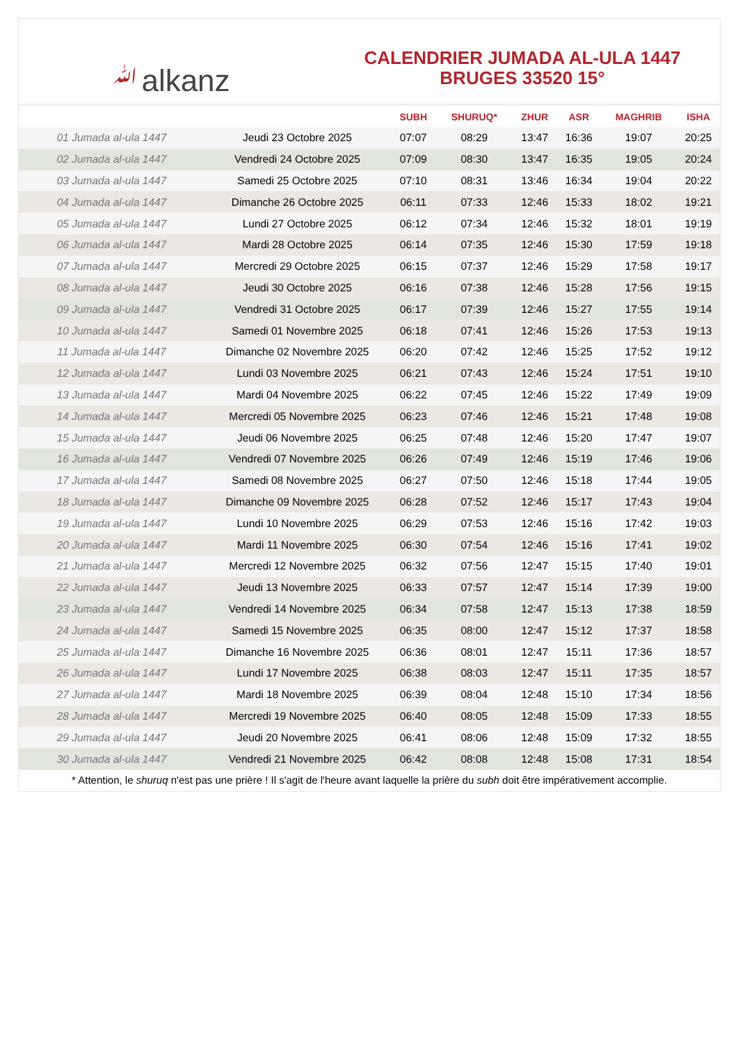ﷲalkanz
CALENDRIER JUMADA AL-ULA 1447
BRUGES 33520 15°
| | | SUBH | SHURUQ* | ZHUR | ASR | MAGHRIB | ISHA |
| --- | --- | --- | --- | --- | --- | --- | --- |
| 01 Jumada al-ula 1447 | Jeudi 23 Octobre 2025 | 07:07 | 08:29 | 13:47 | 16:36 | 19:07 | 20:25 |
| 02 Jumada al-ula 1447 | Vendredi 24 Octobre 2025 | 07:09 | 08:30 | 13:47 | 16:35 | 19:05 | 20:24 |
| 03 Jumada al-ula 1447 | Samedi 25 Octobre 2025 | 07:10 | 08:31 | 13:46 | 16:34 | 19:04 | 20:22 |
| 04 Jumada al-ula 1447 | Dimanche 26 Octobre 2025 | 06:11 | 07:33 | 12:46 | 15:33 | 18:02 | 19:21 |
| 05 Jumada al-ula 1447 | Lundi 27 Octobre 2025 | 06:12 | 07:34 | 12:46 | 15:32 | 18:01 | 19:19 |
| 06 Jumada al-ula 1447 | Mardi 28 Octobre 2025 | 06:14 | 07:35 | 12:46 | 15:30 | 17:59 | 19:18 |
| 07 Jumada al-ula 1447 | Mercredi 29 Octobre 2025 | 06:15 | 07:37 | 12:46 | 15:29 | 17:58 | 19:17 |
| 08 Jumada al-ula 1447 | Jeudi 30 Octobre 2025 | 06:16 | 07:38 | 12:46 | 15:28 | 17:56 | 19:15 |
| 09 Jumada al-ula 1447 | Vendredi 31 Octobre 2025 | 06:17 | 07:39 | 12:46 | 15:27 | 17:55 | 19:14 |
| 10 Jumada al-ula 1447 | Samedi 01 Novembre 2025 | 06:18 | 07:41 | 12:46 | 15:26 | 17:53 | 19:13 |
| 11 Jumada al-ula 1447 | Dimanche 02 Novembre 2025 | 06:20 | 07:42 | 12:46 | 15:25 | 17:52 | 19:12 |
| 12 Jumada al-ula 1447 | Lundi 03 Novembre 2025 | 06:21 | 07:43 | 12:46 | 15:24 | 17:51 | 19:10 |
| 13 Jumada al-ula 1447 | Mardi 04 Novembre 2025 | 06:22 | 07:45 | 12:46 | 15:22 | 17:49 | 19:09 |
| 14 Jumada al-ula 1447 | Mercredi 05 Novembre 2025 | 06:23 | 07:46 | 12:46 | 15:21 | 17:48 | 19:08 |
| 15 Jumada al-ula 1447 | Jeudi 06 Novembre 2025 | 06:25 | 07:48 | 12:46 | 15:20 | 17:47 | 19:07 |
| 16 Jumada al-ula 1447 | Vendredi 07 Novembre 2025 | 06:26 | 07:49 | 12:46 | 15:19 | 17:46 | 19:06 |
| 17 Jumada al-ula 1447 | Samedi 08 Novembre 2025 | 06:27 | 07:50 | 12:46 | 15:18 | 17:44 | 19:05 |
| 18 Jumada al-ula 1447 | Dimanche 09 Novembre 2025 | 06:28 | 07:52 | 12:46 | 15:17 | 17:43 | 19:04 |
| 19 Jumada al-ula 1447 | Lundi 10 Novembre 2025 | 06:29 | 07:53 | 12:46 | 15:16 | 17:42 | 19:03 |
| 20 Jumada al-ula 1447 | Mardi 11 Novembre 2025 | 06:30 | 07:54 | 12:46 | 15:16 | 17:41 | 19:02 |
| 21 Jumada al-ula 1447 | Mercredi 12 Novembre 2025 | 06:32 | 07:56 | 12:47 | 15:15 | 17:40 | 19:01 |
| 22 Jumada al-ula 1447 | Jeudi 13 Novembre 2025 | 06:33 | 07:57 | 12:47 | 15:14 | 17:39 | 19:00 |
| 23 Jumada al-ula 1447 | Vendredi 14 Novembre 2025 | 06:34 | 07:58 | 12:47 | 15:13 | 17:38 | 18:59 |
| 24 Jumada al-ula 1447 | Samedi 15 Novembre 2025 | 06:35 | 08:00 | 12:47 | 15:12 | 17:37 | 18:58 |
| 25 Jumada al-ula 1447 | Dimanche 16 Novembre 2025 | 06:36 | 08:01 | 12:47 | 15:11 | 17:36 | 18:57 |
| 26 Jumada al-ula 1447 | Lundi 17 Novembre 2025 | 06:38 | 08:03 | 12:47 | 15:11 | 17:35 | 18:57 |
| 27 Jumada al-ula 1447 | Mardi 18 Novembre 2025 | 06:39 | 08:04 | 12:48 | 15:10 | 17:34 | 18:56 |
| 28 Jumada al-ula 1447 | Mercredi 19 Novembre 2025 | 06:40 | 08:05 | 12:48 | 15:09 | 17:33 | 18:55 |
| 29 Jumada al-ula 1447 | Jeudi 20 Novembre 2025 | 06:41 | 08:06 | 12:48 | 15:09 | 17:32 | 18:55 |
| 30 Jumada al-ula 1447 | Vendredi 21 Novembre 2025 | 06:42 | 08:08 | 12:48 | 15:08 | 17:31 | 18:54 |
* Attention, le shuruq n'est pas une prière ! Il s'agit de l'heure avant laquelle la prière du subh doit être impérativement accomplie.